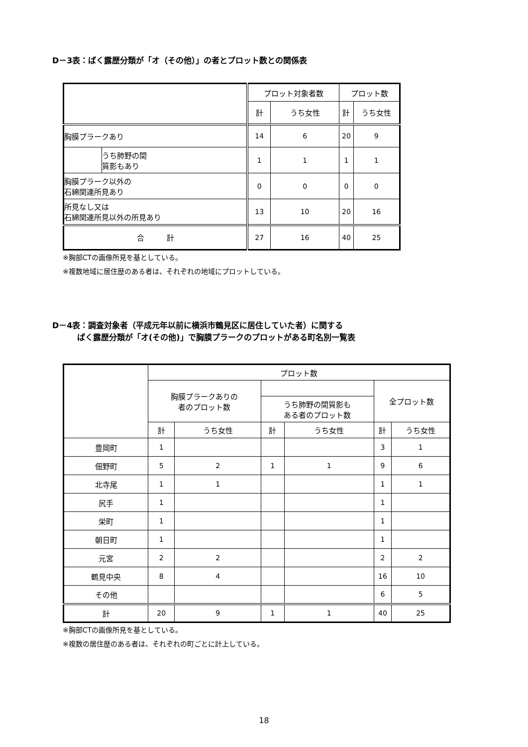D－3表：ばく露歴分類が「オ（その他）」の者とプロット数との関係表
| | | プロット対象者数 | | プロット数 | |
| --- | --- | --- | --- | --- | --- |
| | | 計 | うち女性 | 計 | うち女性 |
| 胸膜プラークあり | | 14 | 6 | 20 | 9 |
| | うち肺野の間 質影もあり | 1 | 1 | 1 | 1 |
| 胸膜プラーク以外の 石綿関連所見あり | | 0 | 0 | 0 | 0 |
| 所見なし又は 石綿関連所見以外の所見あり | | 13 | 10 | 20 | 16 |
| 合 計 | | 27 | 16 | 40 | 25 |
※胸部CTの画像所見を基としている。
※複数地域に居住歴のある者は、それぞれの地域にプロットしている。
D－4表：調査対象者（平成元年以前に横浜市鶴見区に居住していた者）に関する
ばく露歴分類が「オ(その他)」で胸膜プラークのプロットがある町名別一覧表
| | プロット数 | | | | | |
| --- | --- | --- | --- | --- | --- | --- |
| | 胸膜プラークありの 者のプロット数 | | | | 全プロット数 | |
| | | | うち肺野の間質影も ある者のプロット数 | | | |
| | 計 | うち女性 | 計 | うち女性 | 計 | うち女性 |
| 豊岡町 | 1 | | | | 3 | 1 |
| 佃野町 | 5 | 2 | 1 | 1 | 9 | 6 |
| 北寺尾 | 1 | 1 | | | 1 | 1 |
| 尻手 | 1 | | | | 1 | |
| 栄町 | 1 | | | | 1 | |
| 朝日町 | 1 | | | | 1 | |
| 元宮 | 2 | 2 | | | 2 | 2 |
| 鶴見中央 | 8 | 4 | | | 16 | 10 |
| その他 | | | | | 6 | 5 |
| 計 | 20 | 9 | 1 | 1 | 40 | 25 |
※胸部CTの画像所見を基としている。
※複数の居住歴のある者は、それぞれの町ごとに計上している。
18